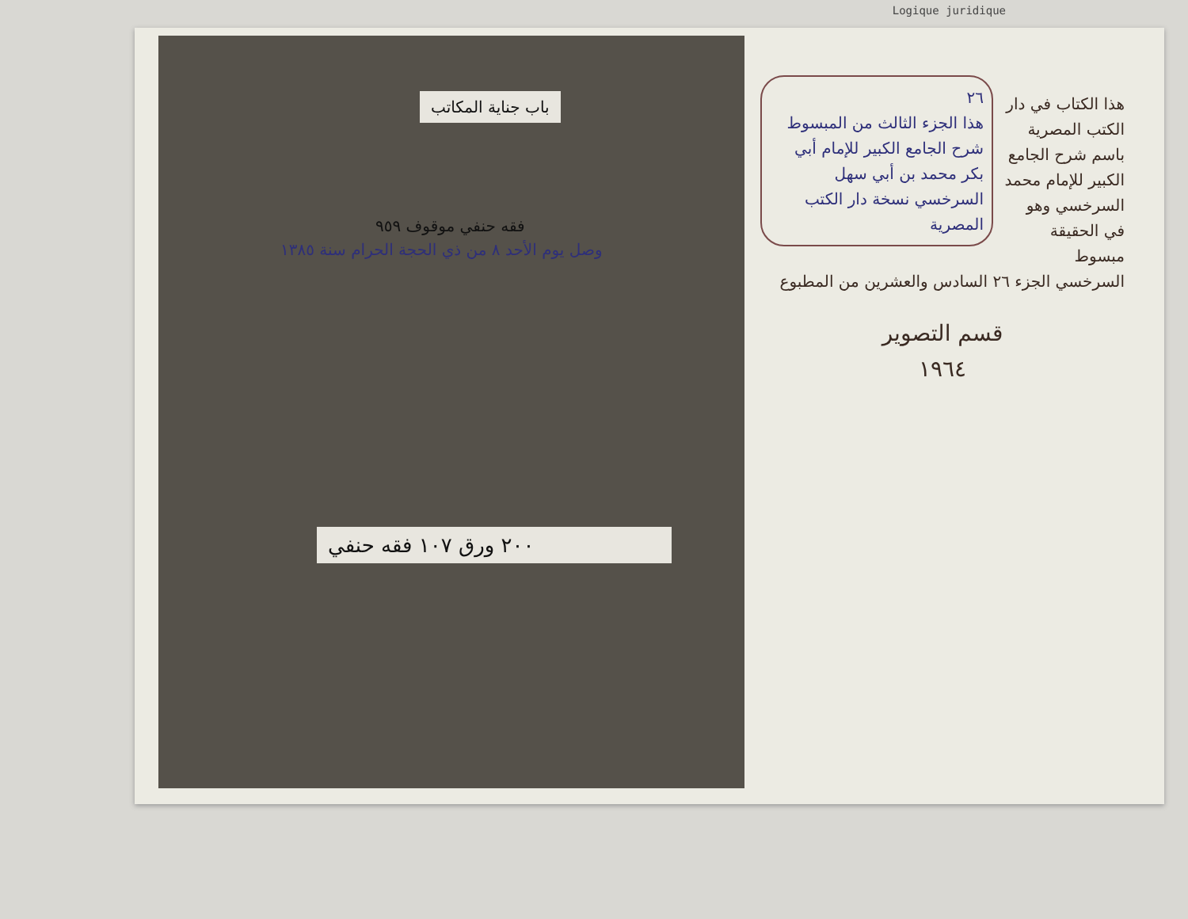Logique juridique
باب جناية المكاتب
وصل يوم الأحد ٨ من ذي الحجة الحرام سنة ١٣٨٥
فقه حنفي موقوف ٩٥٩
٢٠٠ ورق ١٠٧ فقه حنفي
٢٦
هذا الجزء الثالث من المبسوط شرح الجامع الكبير للإمام أبي بكر محمد بن أبي سهل السرخسي نسخة دار الكتب المصرية
هذا الكتاب في دار الكتب المصرية باسم شرح الجامع الكبير للإمام محمد السرخسي وهو في الحقيقة مبسوط السرخسي الجزء ٢٦ السادس والعشرين من المطبوع
قسم التصوير
١٩٦٤